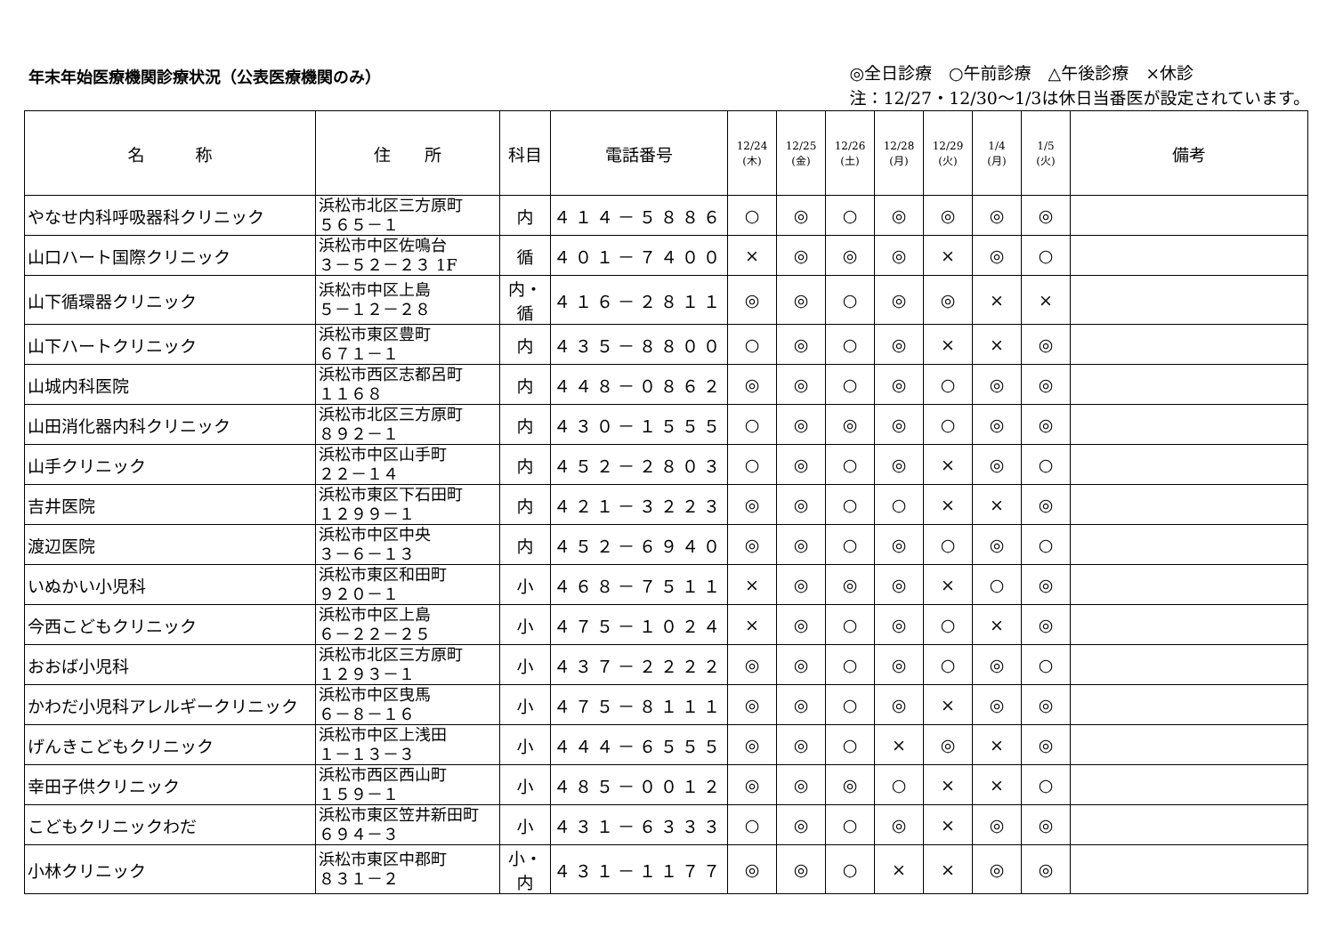年末年始医療機関診療状況（公表医療機関のみ）
◎全日診療　○午前診療　△午後診療　×休診
注：12/27・12/30～1/3は休日当番医が設定されています。
| 名 称 | 住 所 | 科目 | 電話番号 | 12/24 (木) | 12/25 (金) | 12/26 (土) | 12/28 (月) | 12/29 (火) | 1/4 (月) | 1/5 (火) | 備考 |
| --- | --- | --- | --- | --- | --- | --- | --- | --- | --- | --- | --- |
| やなせ内科呼吸器科クリニック | 浜松市北区三方原町 ５６５－１ | 内 | ４１４－５８８６ | ○ | ◎ | ○ | ◎ | ◎ | ◎ | ◎ | |
| 山口ハート国際クリニック | 浜松市中区佐鳴台 ３－５２－２３ 1F | 循 | ４０１－７４００ | × | ◎ | ◎ | ◎ | × | ◎ | ○ | |
| 山下循環器クリニック | 浜松市中区上島 ５－１２－２８ | 内・ 循 | ４１６－２８１１ | ◎ | ◎ | ○ | ◎ | ◎ | × | × | |
| 山下ハートクリニック | 浜松市東区豊町 ６７１－１ | 内 | ４３５－８８００ | ○ | ◎ | ○ | ◎ | × | × | ◎ | |
| 山城内科医院 | 浜松市西区志都呂町 １１６８ | 内 | ４４８－０８６２ | ◎ | ◎ | ○ | ◎ | ○ | ◎ | ◎ | |
| 山田消化器内科クリニック | 浜松市北区三方原町 ８９２－１ | 内 | ４３０－１５５５ | ○ | ◎ | ◎ | ◎ | ○ | ◎ | ◎ | |
| 山手クリニック | 浜松市中区山手町 ２２－１４ | 内 | ４５２－２８０３ | ○ | ◎ | ○ | ◎ | × | ◎ | ○ | |
| 吉井医院 | 浜松市東区下石田町 １２９９－１ | 内 | ４２１－３２２３ | ◎ | ◎ | ○ | ○ | × | × | ◎ | |
| 渡辺医院 | 浜松市中区中央 ３－６－１３ | 内 | ４５２－６９４０ | ◎ | ◎ | ○ | ◎ | ○ | ◎ | ○ | |
| いぬかい小児科 | 浜松市東区和田町 ９２０－１ | 小 | ４６８－７５１１ | × | ◎ | ◎ | ◎ | × | ○ | ◎ | |
| 今西こどもクリニック | 浜松市中区上島 ６－２２－２５ | 小 | ４７５－１０２４ | × | ◎ | ○ | ◎ | ○ | × | ◎ | |
| おおば小児科 | 浜松市北区三方原町 １２９３－１ | 小 | ４３７－２２２２ | ◎ | ◎ | ○ | ◎ | ○ | ◎ | ○ | |
| かわだ小児科アレルギークリニック | 浜松市中区曳馬 ６－８－１６ | 小 | ４７５－８１１１ | ◎ | ◎ | ○ | ◎ | × | ◎ | ◎ | |
| げんきこどもクリニック | 浜松市中区上浅田 １－１３－３ | 小 | ４４４－６５５５ | ◎ | ◎ | ○ | × | ◎ | × | ◎ | |
| 幸田子供クリニック | 浜松市西区西山町 １５９－１ | 小 | ４８５－００１２ | ◎ | ◎ | ◎ | ○ | × | × | ○ | |
| こどもクリニックわだ | 浜松市東区笠井新田町 ６９４－３ | 小 | ４３１－６３３３ | ○ | ◎ | ○ | ◎ | × | ◎ | ◎ | |
| 小林クリニック | 浜松市東区中郡町 ８３１－２ | 小・ 内 | ４３１－１１７７ | ◎ | ◎ | ○ | × | × | ◎ | ◎ | |